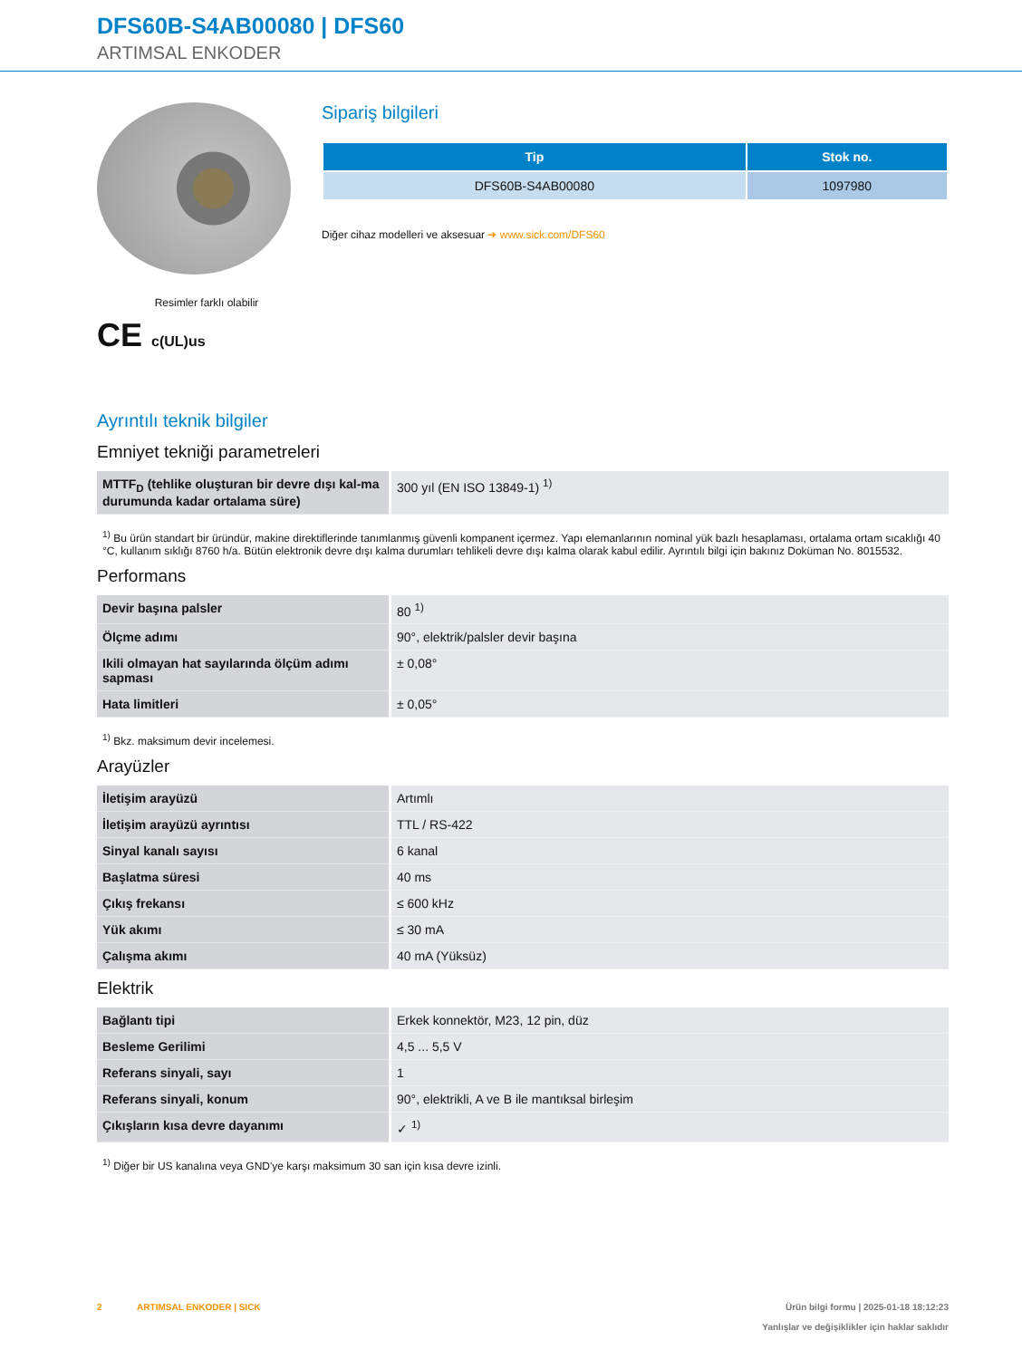DFS60B-S4AB00080 | DFS60
ARTIMSAL ENKODER
Resimler farklı olabilir
CE c(UL)us
Sipariş bilgileri
| Tip | Stok no. |
| --- | --- |
| DFS60B-S4AB00080 | 1097980 |
Diğer cihaz modelleri ve aksesuar ➜ www.sick.com/DFS60
Ayrıntılı teknik bilgiler
Emniyet tekniği parametreleri
| MTTF<sub>D</sub> (tehlike oluşturan bir devre dışı kal-ma durumunda kadar ortalama süre) | 300 yıl (EN ISO 13849-1) <sup>1)</sup> |
<sup>1)</sup> Bu ürün standart bir üründür, makine direktiflerinde tanımlanmış güvenli kompanent içermez. Yapı elemanlarının nominal yük bazlı hesaplaması, ortalama ortam sıcaklığı 40 °C, kullanım sıklığı 8760 h/a. Bütün elektronik devre dışı kalma durumları tehlikeli devre dışı kalma olarak kabul edilir. Ayrıntılı bilgi için bakınız Doküman No. 8015532.
Performans
| Devir başına palsler | 80 <sup>1)</sup> |
| Ölçme adımı | 90°, elektrik/palsler devir başına |
| Ikili olmayan hat sayılarında ölçüm adımı sapması | ± 0,08° |
| Hata limitleri | ± 0,05° |
<sup>1)</sup> Bkz. maksimum devir incelemesi.
Arayüzler
| İletişim arayüzü | Artımlı |
| İletişim arayüzü ayrıntısı | TTL / RS-422 |
| Sinyal kanalı sayısı | 6 kanal |
| Başlatma süresi | 40 ms |
| Çıkış frekansı | ≤ 600 kHz |
| Yük akımı | ≤ 30 mA |
| Çalışma akımı | 40 mA (Yüksüz) |
Elektrik
| Bağlantı tipi | Erkek konnektör, M23, 12 pin, düz |
| Besleme Gerilimi | 4,5 ... 5,5 V |
| Referans sinyali, sayı | 1 |
| Referans sinyali, konum | 90°, elektrikli, A ve B ile mantıksal birleşim |
| Çıkışların kısa devre dayanımı | ✓ <sup>1)</sup> |
<sup>1)</sup> Diğer bir US kanalına veya GND'ye karşı maksimum 30 san için kısa devre izinli.
2 ARTIMSAL ENKODER | SICK Ürün bilgi formu | 2025-01-18 18:12:23
Yanlışlar ve değişiklikler için haklar saklıdır